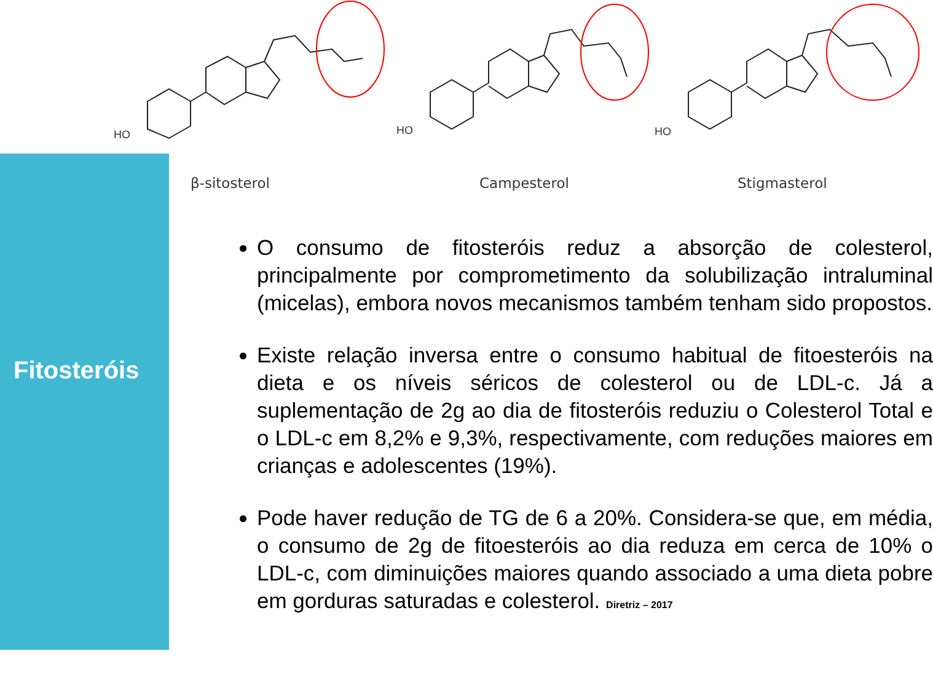Fitosteróis
HO
HO
HO
β-sitosterol Campesterol Stigmasterol
O consumo de fitosteróis reduz a absorção de colesterol, principalmente por comprometimento da solubilização intraluminal (micelas), embora novos mecanismos também tenham sido propostos.
Existe relação inversa entre o consumo habitual de fitoesteróis na dieta e os níveis séricos de colesterol ou de LDL-c. Já a suplementação de 2g ao dia de fitosteróis reduziu o Colesterol Total e o LDL-c em 8,2% e 9,3%, respectivamente, com reduções maiores em crianças e adolescentes (19%).
Pode haver redução de TG de 6 a 20%. Considera-se que, em média, o consumo de 2g de fitoesteróis ao dia reduza em cerca de 10% o LDL-c, com diminuições maiores quando associado a uma dieta pobre em gorduras saturadas e colesterol. Diretriz – 2017